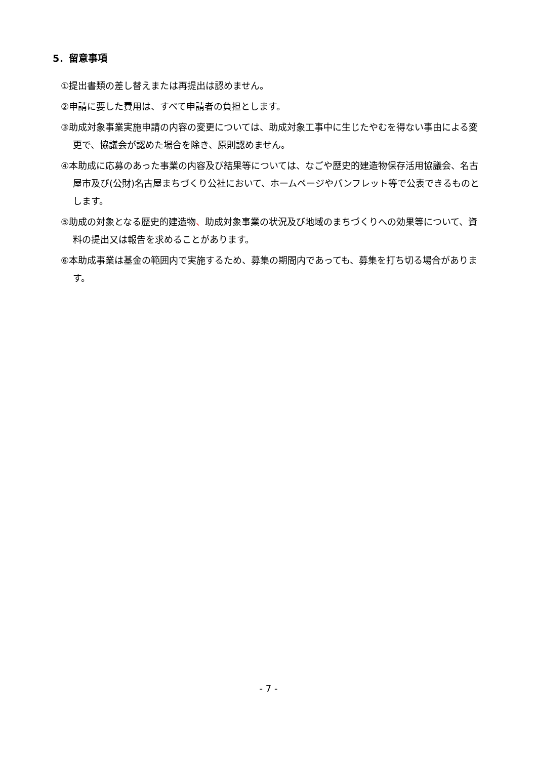5．留意事項
①提出書類の差し替えまたは再提出は認めません。
②申請に要した費用は、すべて申請者の負担とします。
③助成対象事業実施申請の内容の変更については、助成対象工事中に生じたやむを得ない事由による変更で、協議会が認めた場合を除き、原則認めません。
④本助成に応募のあった事業の内容及び結果等については、なごや歴史的建造物保存活用協議会、名古屋市及び(公財)名古屋まちづくり公社において、ホームページやパンフレット等で公表できるものとします。
⑤助成の対象となる歴史的建造物、助成対象事業の状況及び地域のまちづくりへの効果等について、資料の提出又は報告を求めることがあります。
⑥本助成事業は基金の範囲内で実施するため、募集の期間内であっても、募集を打ち切る場合があります。
- 7 -